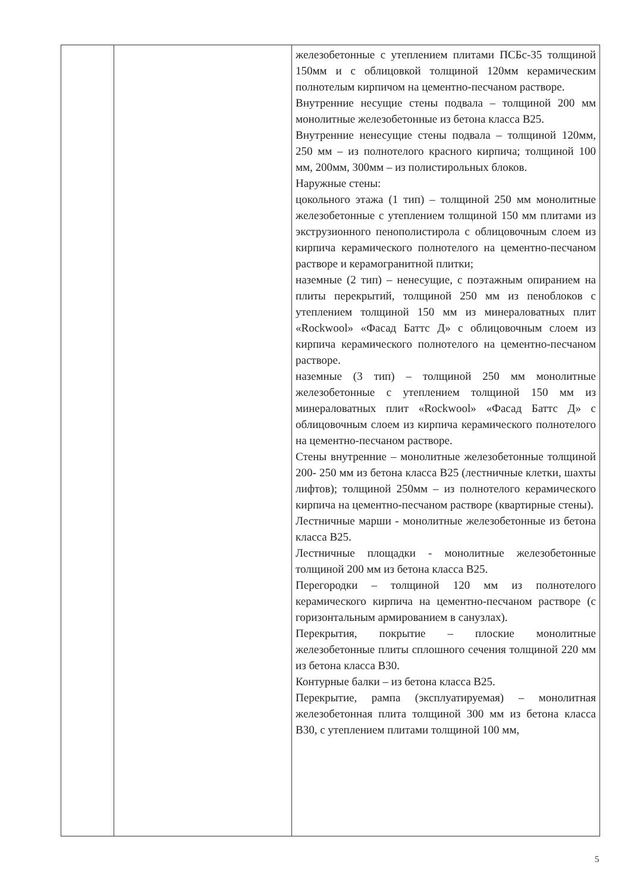| | | железобетонные с утеплением плитами ПСБс-35 толщиной 150мм и с облицовкой толщиной 120мм керамическим полнотелым кирпичом на цементно-песчаном растворе. Внутренние несущие стены подвала – толщиной 200 мм монолитные железобетонные из бетона класса В25. Внутренние ненесущие стены подвала – толщиной 120мм, 250 мм – из полнотелого красного кирпича; толщиной 100 мм, 200мм, 300мм – из полистирольных блоков. Наружные стены: цокольного этажа (1 тип) – толщиной 250 мм монолитные железобетонные с утеплением толщиной 150 мм плитами из экструзионного пенополистирола с облицовочным слоем из кирпича керамического полнотелого на цементно-песчаном растворе и керамогранитной плитки; наземные (2 тип) – ненесущие, с поэтажным опиранием на плиты перекрытий, толщиной 250 мм из пеноблоков с утеплением толщиной 150 мм из минераловатных плит «Rockwool» «Фасад Баттс Д» с облицовочным слоем из кирпича керамического полнотелого на цементно-песчаном растворе. наземные (3 тип) – толщиной 250 мм монолитные железобетонные с утеплением толщиной 150 мм из минераловатных плит «Rockwool» «Фасад Баттс Д» с облицовочным слоем из кирпича керамического полнотелого на цементно-песчаном растворе. Стены внутренние – монолитные железобетонные толщиной 200- 250 мм из бетона класса В25 (лестничные клетки, шахты лифтов); толщиной 250мм – из полнотелого керамического кирпича на цементно-песчаном растворе (квартирные стены). Лестничные марши - монолитные железобетонные из бетона класса В25. Лестничные площадки - монолитные железобетонные толщиной 200 мм из бетона класса В25. Перегородки – толщиной 120 мм из полнотелого керамического кирпича на цементно-песчаном растворе (с горизонтальным армированием в санузлах). Перекрытия, покрытие – плоские монолитные железобетонные плиты сплошного сечения толщиной 220 мм из бетона класса В30. Контурные балки – из бетона класса В25. Перекрытие, рампа (эксплуатируемая) – монолитная железобетонная плита толщиной 300 мм из бетона класса В30, с утеплением плитами толщиной 100 мм, |
5